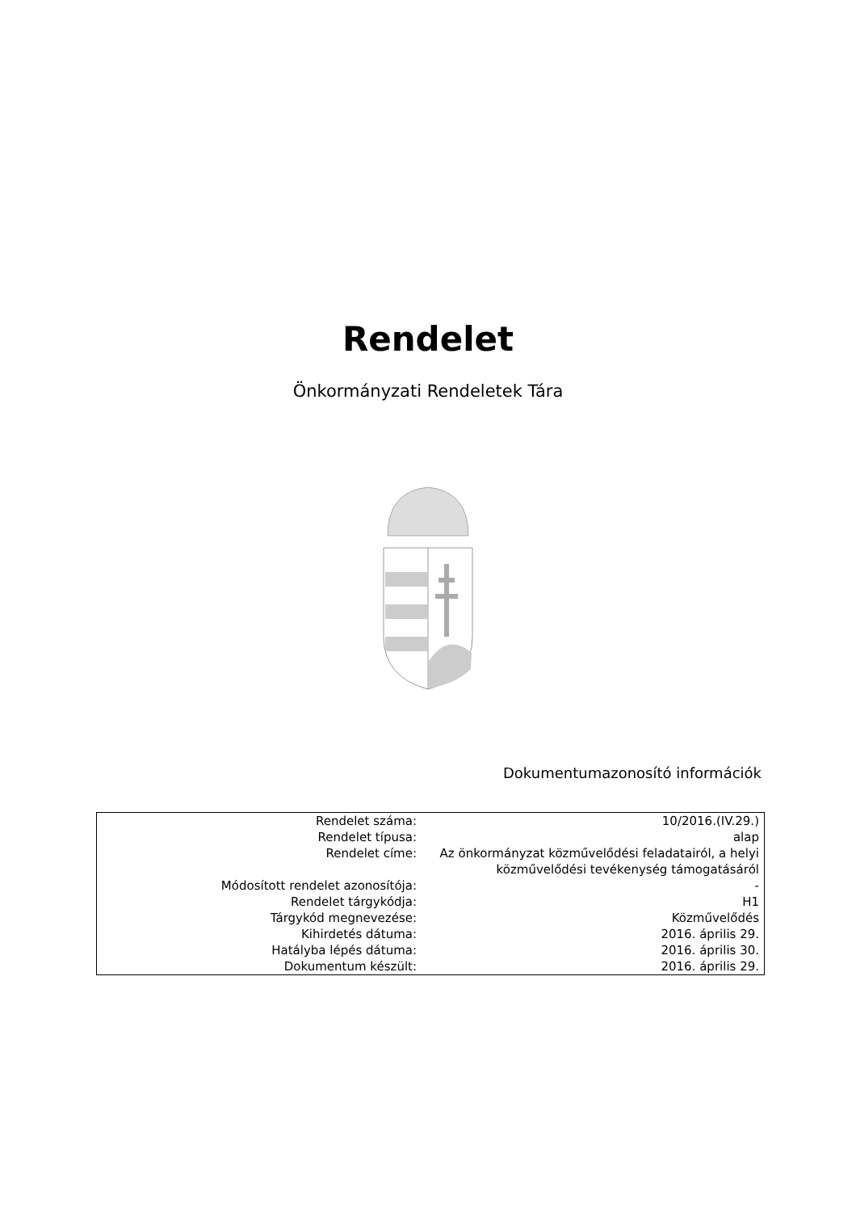Rendelet
Önkormányzati Rendeletek Tára
Dokumentumazonosító információk
| Rendelet száma: | 10/2016.(IV.29.) |
| Rendelet típusa: | alap |
| Rendelet címe: | Az önkormányzat közművelődési feladatairól, a helyi közművelődési tevékenység támogatásáról |
| Módosított rendelet azonosítója: | - |
| Rendelet tárgykódja: | H1 |
| Tárgykód megnevezése: | Közművelődés |
| Kihirdetés dátuma: | 2016. április 29. |
| Hatályba lépés dátuma: | 2016. április 30. |
| Dokumentum készült: | 2016. április 29. |